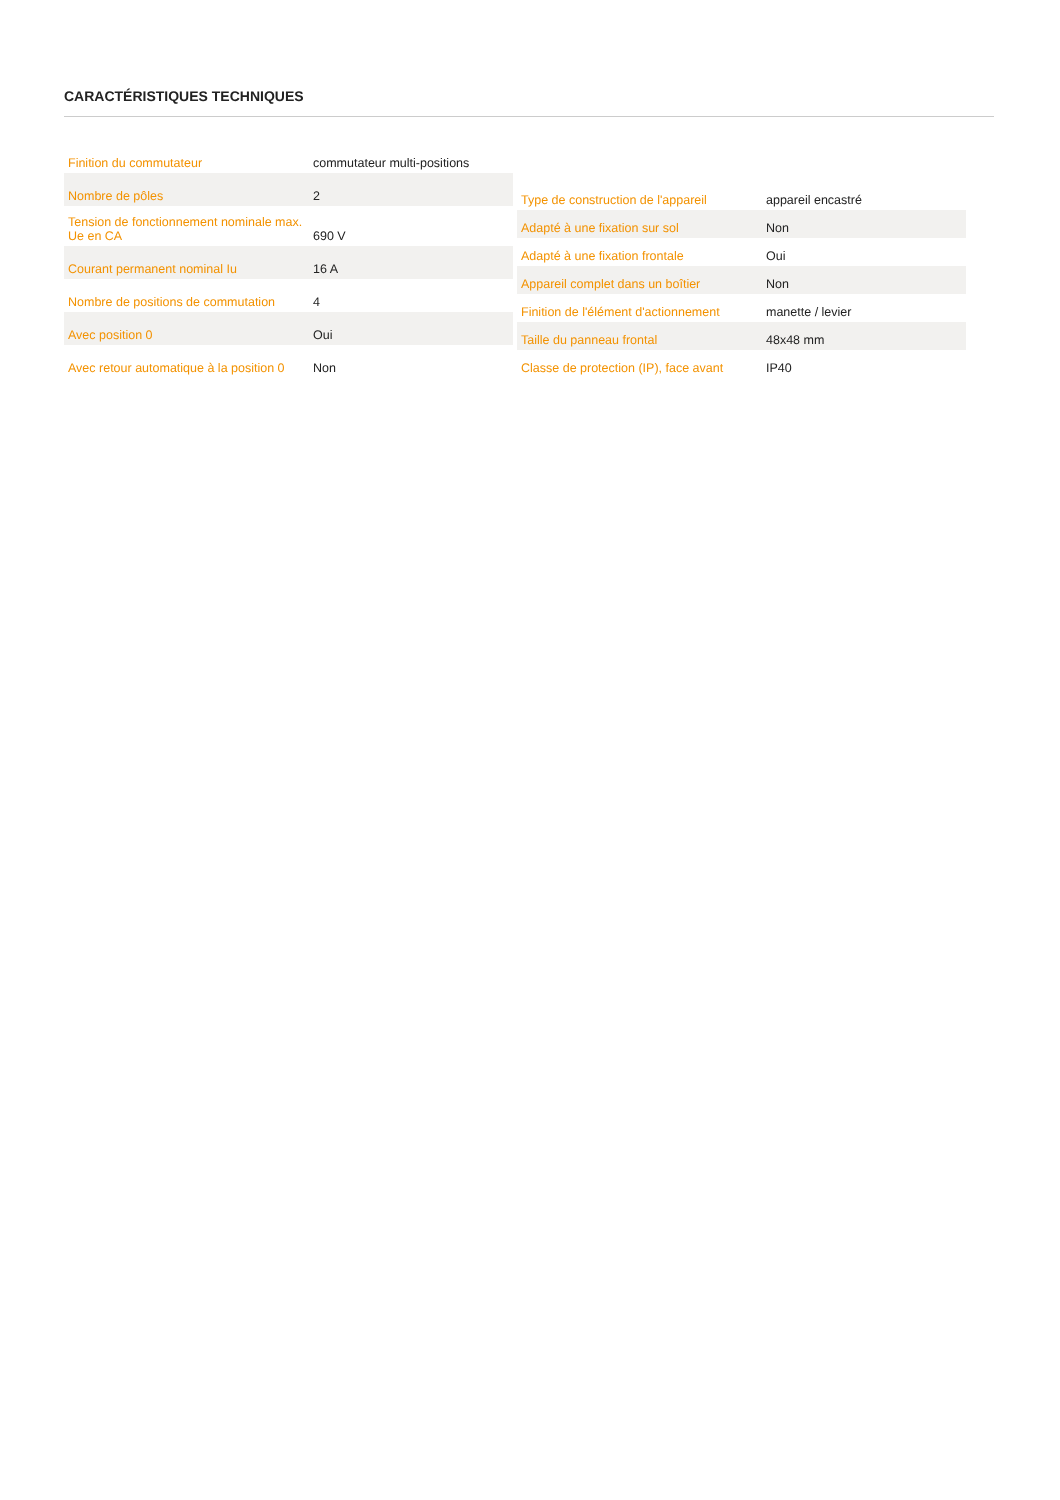CARACTÉRISTIQUES TECHNIQUES
| Finition du commutateur | commutateur multi-positions |
| Nombre de pôles | 2 |
| Tension de fonctionnement nominale max. Ue en CA | 690 V |
| Courant permanent nominal Iu | 16 A |
| Nombre de positions de commutation | 4 |
| Avec position 0 | Oui |
| Avec retour automatique à la position 0 | Non |
| Type de construction de l'appareil | appareil encastré |
| Adapté à une fixation sur sol | Non |
| Adapté à une fixation frontale | Oui |
| Appareil complet dans un boîtier | Non |
| Finition de l'élément d'actionnement | manette / levier |
| Taille du panneau frontal | 48x48 mm |
| Classe de protection (IP), face avant | IP40 |